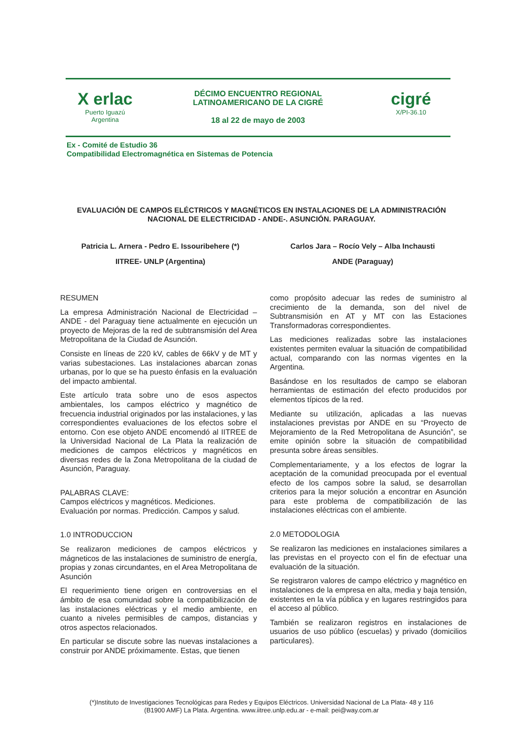X erlac
Puerto Iguazú
Argentina
DÉCIMO ENCUENTRO REGIONAL
LATINOAMERICANO DE LA CIGRÉ
18 al 22 de mayo de 2003
cigré
X/PI-36.10
Ex - Comité de Estudio 36
Compatibilidad Electromagnética en Sistemas de Potencia
EVALUACIÓN DE CAMPOS ELÉCTRICOS Y MAGNÉTICOS EN INSTALACIONES DE LA ADMINISTRACIÓN NACIONAL DE ELECTRICIDAD - ANDE-. ASUNCIÓN. PARAGUAY.
Patricia L. Arnera - Pedro E. Issouribehere (*)
IITREE- UNLP (Argentina)
Carlos Jara – Rocío Vely – Alba Inchausti
ANDE (Paraguay)
RESUMEN
La empresa Administración Nacional de Electricidad – ANDE - del Paraguay tiene actualmente en ejecución un proyecto de Mejoras de la red de subtransmisión del Area Metropolitana de la Ciudad de Asunción.
Consiste en líneas de 220 kV, cables de 66kV y de MT y varias subestaciones. Las instalaciones abarcan zonas urbanas, por lo que se ha puesto énfasis en la evaluación del impacto ambiental.
Este artículo trata sobre uno de esos aspectos ambientales, los campos eléctrico y magnético de frecuencia industrial originados por las instalaciones, y las correspondientes evaluaciones de los efectos sobre el entorno. Con ese objeto ANDE encomendó al IITREE de la Universidad Nacional de La Plata la realización de mediciones de campos eléctricos y magnéticos en diversas redes de la Zona Metropolitana de la ciudad de Asunción, Paraguay.
PALABRAS CLAVE:
Campos eléctricos y magnéticos. Mediciones.
Evaluación por normas. Predicción. Campos y salud.
1.0 INTRODUCCION
Se realizaron mediciones de campos eléctricos y mágneticos de las instalaciones de suministro de energía, propias y zonas circundantes, en el Area Metropolitana de Asunción
El requerimiento tiene origen en controversias en el ámbito de esa comunidad sobre la compatibilización de las instalaciones eléctricas y el medio ambiente, en cuanto a niveles permisibles de campos, distancias y otros aspectos relacionados.
En particular se discute sobre las nuevas instalaciones a construir por ANDE próximamente. Estas, que tienen
como propósito adecuar las redes de suministro al crecimiento de la demanda, son del nivel de Subtransmisión en AT y MT con las Estaciones Transformadoras correspondientes.
Las mediciones realizadas sobre las instalaciones existentes permiten evaluar la situación de compatibilidad actual, comparando con las normas vigentes en la Argentina.
Basándose en los resultados de campo se elaboran herramientas de estimación del efecto producidos por elementos típicos de la red.
Mediante su utilización, aplicadas a las nuevas instalaciones previstas por ANDE en su “Proyecto de Mejoramiento de la Red Metropolitana de Asunción”, se emite opinión sobre la situación de compatibilidad presunta sobre áreas sensibles.
Complementariamente, y a los efectos de lograr la aceptación de la comunidad preocupada por el eventual efecto de los campos sobre la salud, se desarrollan criterios para la mejor solución a encontrar en Asunción para este problema de compatibilización de las instalaciones eléctricas con el ambiente.
2.0 METODOLOGIA
Se realizaron las mediciones en instalaciones similares a las previstas en el proyecto con el fin de efectuar una evaluación de la situación.
Se registraron valores de campo eléctrico y magnético en instalaciones de la empresa en alta, media y baja tensión, existentes en la vía pública y en lugares restringidos para el acceso al público.
También se realizaron registros en instalaciones de usuarios de uso público (escuelas) y privado (domicilios particulares).
(*)Instituto de Investigaciones Tecnológicas para Redes y Equipos Eléctricos. Universidad Nacional de La Plata- 48 y 116
(B1900 AMF) La Plata. Argentina. www.iitree.unlp.edu.ar - e-mail: pei@way.com.ar